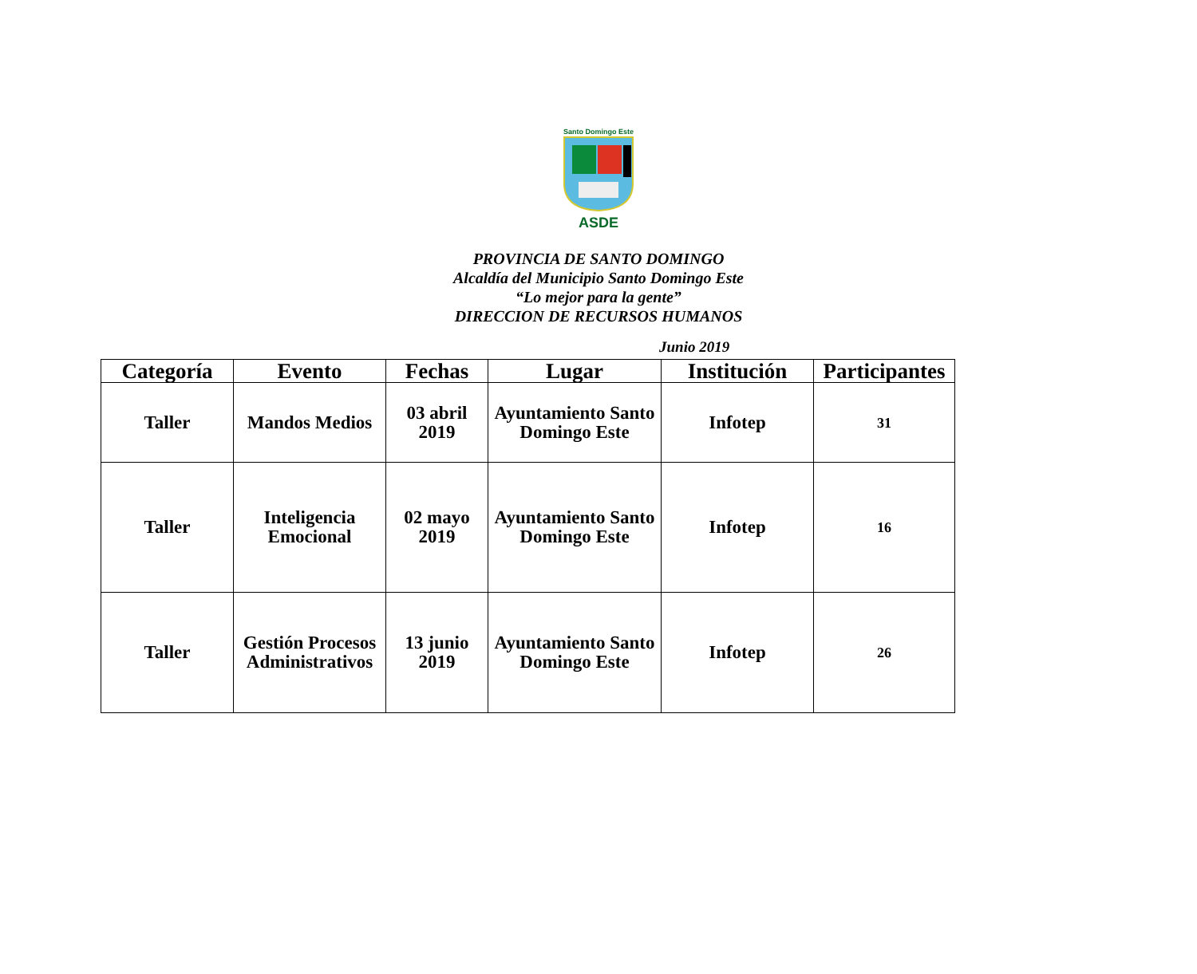Santo Domingo Este
ASDE
PROVINCIA DE SANTO DOMINGO
Alcaldía del Municipio Santo Domingo Este
“Lo mejor para la gente”
DIRECCION DE RECURSOS HUMANOS
Junio 2019
| Categoría | Evento | Fechas | Lugar | Institución | Participantes |
| --- | --- | --- | --- | --- | --- |
| Taller | Mandos Medios | 03 abril 2019 | Ayuntamiento Santo Domingo Este | Infotep | 31 |
| Taller | Inteligencia Emocional | 02 mayo 2019 | Ayuntamiento Santo Domingo Este | Infotep | 16 |
| Taller | Gestión Procesos Administrativos | 13 junio 2019 | Ayuntamiento Santo Domingo Este | Infotep | 26 |